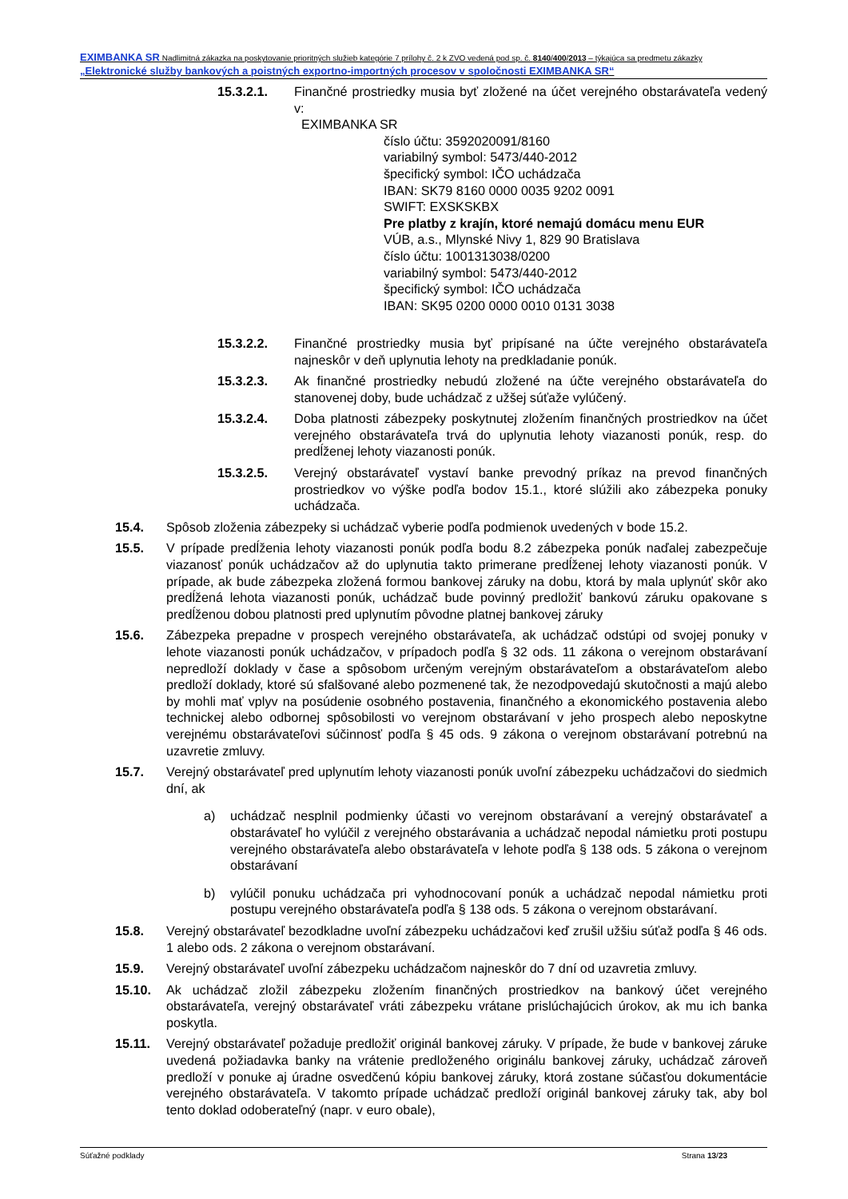EXIMBANKA SR Nadlimitná zákazka na poskytovanie prioritných služieb kategórie 7 prílohy č. 2 k ZVO vedená pod sp. č. 8140/400/2013 – týkajúca sa predmetu zákazky „Elektronické služby bankových a poistných exportno-importných procesov v spoločnosti EXIMBANKA SR“
15.3.2.1. Finančné prostriedky musia byť zložené na účet verejného obstarávateľa vedený v:
EXIMBANKA SR
číslo účtu: 3592020091/8160
variabilný symbol: 5473/440-2012
špecifický symbol: IČO uchádzača
IBAN: SK79 8160 0000 0035 9202 0091
SWIFT: EXSKSKBX
Pre platby z krajín, ktoré nemajú domácu menu EUR
VÚB, a.s., Mlynské Nivy 1, 829 90 Bratislava
číslo účtu: 1001313038/0200
variabilný symbol: 5473/440-2012
špecifický symbol: IČO uchádzača
IBAN: SK95 0200 0000 0010 0131 3038
15.3.2.2. Finančné prostriedky musia byť pripísané na účte verejného obstarávateľa najneskôr v deň uplynutia lehoty na predkladanie ponúk.
15.3.2.3. Ak finančné prostriedky nebudú zložené na účte verejného obstarávateľa do stanovenej doby, bude uchádzač z užšej súťaže vylúčený.
15.3.2.4. Doba platnosti zábezpeky poskytnutej zložením finančných prostriedkov na účet verejného obstarávateľa trvá do uplynutia lehoty viazanosti ponúk, resp. do predĺženej lehoty viazanosti ponúk.
15.3.2.5. Verejný obstarávateľ vystaví banke prevodný príkaz na prevod finančných prostriedkov vo výške podľa bodov 15.1., ktoré slúžili ako zábezpeka ponuky uchádzača.
15.4. Spôsob zloženia zábezpeky si uchádzač vyberie podľa podmienok uvedených v bode 15.2.
15.5. V prípade predĺženia lehoty viazanosti ponúk podľa bodu 8.2 zábezpeka ponúk naďalej zabezpečuje viazanosť ponúk uchádzačov až do uplynutia takto primerane predĺženej lehoty viazanosti ponúk. V prípade, ak bude zábezpeka zložená formou bankovej záruky na dobu, ktorá by mala uplynúť skôr ako predĺžená lehota viazanosti ponúk, uchádzač bude povinný predložiť bankovú záruku opakovane s predĺženou dobou platnosti pred uplynutím pôvodne platnej bankovej záruky
15.6. Zábezpeka prepadne v prospech verejného obstarávateľa, ak uchádzač odstúpi od svojej ponuky v lehote viazanosti ponúk uchádzačov, v prípadoch podľa § 32 ods. 11 zákona o verejnom obstarávaní nepredloží doklady v čase a spôsobom určeným verejným obstarávateľom a obstarávateľom alebo predloží doklady, ktoré sú sfalšované alebo pozmenené tak, že nezodpovedajú skutočnosti a majú alebo by mohli mať vplyv na posúdenie osobného postavenia, finančného a ekonomického postavenia alebo technickej alebo odbornej spôsobilosti vo verejnom obstarávaní v jeho prospech alebo neposkytne verejnému obstarávateľovi súčinnosť podľa § 45 ods. 9 zákona o verejnom obstarávaní potrebnú na uzavretie zmluvy.
15.7. Verejný obstarávateľ pred uplynutím lehoty viazanosti ponúk uvoľní zábezpeku uchádzačovi do siedmich dní, ak
a) uchádzač nesplnil podmienky účasti vo verejnom obstarávaní a verejný obstarávateľ a obstarávateľ ho vylúčil z verejného obstarávania a uchádzač nepodal námietku proti postupu verejného obstarávateľa alebo obstarávateľa v lehote podľa § 138 ods. 5 zákona o verejnom obstarávaní
b) vylúčil ponuku uchádzača pri vyhodnocovaní ponúk a uchádzač nepodal námietku proti postupu verejného obstarávateľa podľa § 138 ods. 5 zákona o verejnom obstarávaní.
15.8. Verejný obstarávateľ bezodkladne uvoľní zábezpeku uchádzačovi keď zrušil užšiu súťaž podľa § 46 ods. 1 alebo ods. 2 zákona o verejnom obstarávaní.
15.9. Verejný obstarávateľ uvoľní zábezpeku uchádzačom najneskôr do 7 dní od uzavretia zmluvy.
15.10. Ak uchádzač zložil zábezpeku zložením finančných prostriedkov na bankový účet verejného obstarávateľa, verejný obstarávateľ vráti zábezpeku vrátane prislúchajúcich úrokov, ak mu ich banka poskytla.
15.11. Verejný obstarávateľ požaduje predložiť originál bankovej záruky. V prípade, že bude v bankovej záruke uvedená požiadavka banky na vrátenie predloženého originálu bankovej záruky, uchádzač zároveň predloží v ponuke aj úradne osvedčenú kópiu bankovej záruky, ktorá zostane súčasťou dokumentácie verejného obstarávateľa. V takomto prípade uchádzač predloží originál bankovej záruky tak, aby bol tento doklad odoberateľný (napr. v euro obale),
Súťažné podklady Strana 13/23